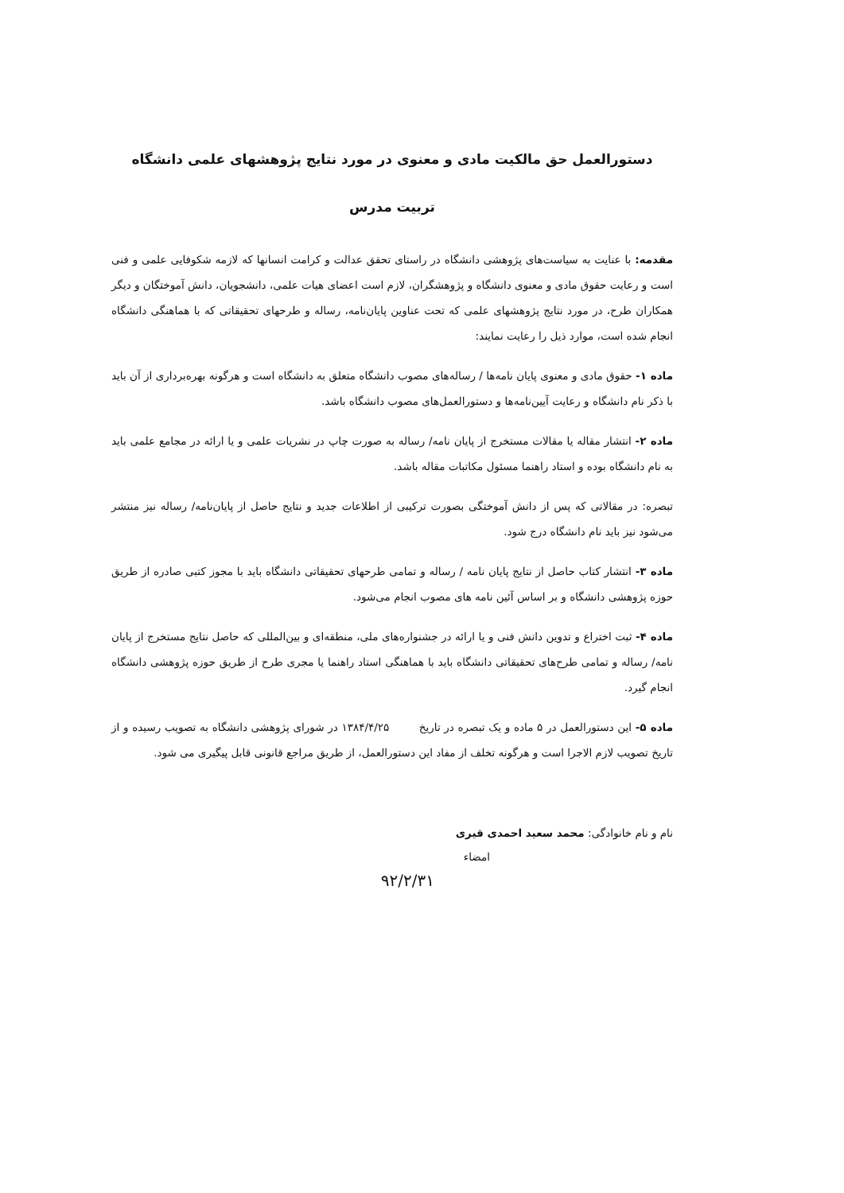دستورالعمل حق مالکیت مادی و معنوی در مورد نتایج پژوهشهای علمی دانشگاه تربیت مدرس
مقدمه: با عنایت به سیاست‌های پژوهشی دانشگاه در راستای تحقق عدالت و کرامت انسانها که لازمه شکوفایی علمی و فنی است و رعایت حقوق مادی و معنوی دانشگاه و پژوهشگران، لازم است اعضای هیات علمی، دانشجویان، دانش آموختگان و دیگر همکاران طرح، در مورد نتایج پژوهشهای علمی که تحت عناوین پایان‌نامه، رساله و طرحهای تحقیقاتی که با هماهنگی دانشگاه انجام شده است، موارد ذیل را رعایت نمایند:
ماده ۱- حقوق مادی و معنوی پایان نامه‌ها / رساله‌های مصوب دانشگاه متعلق به دانشگاه است و هرگونه بهره‌برداری از آن باید با ذکر نام دانشگاه و رعایت آیین‌نامه‌ها و دستورالعمل‌های مصوب دانشگاه باشد.
ماده ۲- انتشار مقاله یا مقالات مستخرج از پایان نامه/ رساله به صورت چاپ در نشریات علمی و یا ارائه در مجامع علمی باید به نام دانشگاه بوده و استاد راهنما مسئول مکاتبات مقاله باشد.
تبصره: در مقالاتی که پس از دانش آموختگی بصورت ترکیبی از اطلاعات جدید و نتایج حاصل از پایان‌نامه/ رساله نیز منتشر می‌شود نیز باید نام دانشگاه درج شود.
ماده ۳- انتشار کتاب حاصل از نتایج پایان نامه / رساله و تمامی طرحهای تحقیقاتی دانشگاه باید با مجوز کتبی صادره از طریق حوزه پژوهشی دانشگاه و بر اساس آئین نامه های مصوب انجام می‌شود.
ماده ۴- ثبت اختراع و تدوین دانش فنی و یا ارائه در جشنواره‌های ملی، منطقه‌ای و بین‌المللی که حاصل نتایج مستخرج از پایان نامه/ رساله و تمامی طرح‌های تحقیقاتی دانشگاه باید با هماهنگی استاد راهنما یا مجری طرح از طریق حوزه پژوهشی دانشگاه انجام گیرد.
ماده ۵- این دستورالعمل در ۵ ماده و یک تبصره در تاریخ ۱۳۸۴/۴/۲۵ در شورای پژوهشی دانشگاه به تصویب رسیده و از تاریخ تصویب لازم الاجرا است و هرگونه تخلف از مفاد این دستورالعمل، از طریق مراجع قانونی قابل پیگیری می شود.
نام و نام خانوادگی: محمد سعید احمدی قیری
امضاء
۹۲/۲/۳۱